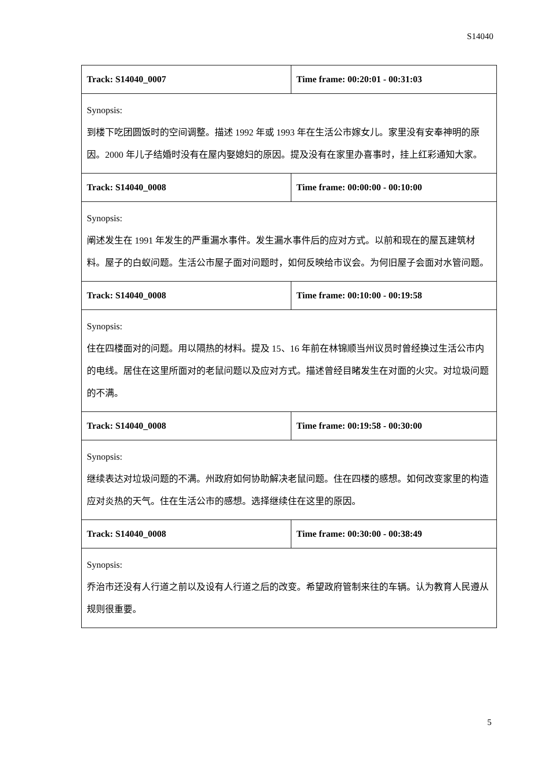S14040
| Track: S14040_0007 | Time frame: 00:20:01 - 00:31:03 |
| Synopsis: 到楼下吃团圆饭时的空间调整。描述 1992 年或 1993 年在生活公市嫁女儿。家里没有安奉神明的原因。2000 年儿子结婚时没有在屋内娶媳妇的原因。提及没有在家里办喜事时，挂上红彩通知大家。 | |
| Track: S14040_0008 | Time frame: 00:00:00 - 00:10:00 |
| Synopsis: 阐述发生在 1991 年发生的严重漏水事件。发生漏水事件后的应对方式。以前和现在的屋瓦建筑材料。屋子的白蚁问题。生活公市屋子面对问题时，如何反映给市议会。为何旧屋子会面对水管问题。 | |
| Track: S14040_0008 | Time frame: 00:10:00 - 00:19:58 |
| Synopsis: 住在四楼面对的问题。用以隔热的材料。提及 15、16 年前在林锦顺当州议员时曾经换过生活公市内的电线。居住在这里所面对的老鼠问题以及应对方式。描述曾经目睹发生在对面的火灾。对垃圾问题的不满。 | |
| Track: S14040_0008 | Time frame: 00:19:58 - 00:30:00 |
| Synopsis: 继续表达对垃圾问题的不满。州政府如何协助解决老鼠问题。住在四楼的感想。如何改变家里的构造应对炎热的天气。住在生活公市的感想。选择继续住在这里的原因。 | |
| Track: S14040_0008 | Time frame: 00:30:00 - 00:38:49 |
| Synopsis: 乔治市还没有人行道之前以及设有人行道之后的改变。希望政府管制来往的车辆。认为教育人民遵从规则很重要。 | |
5